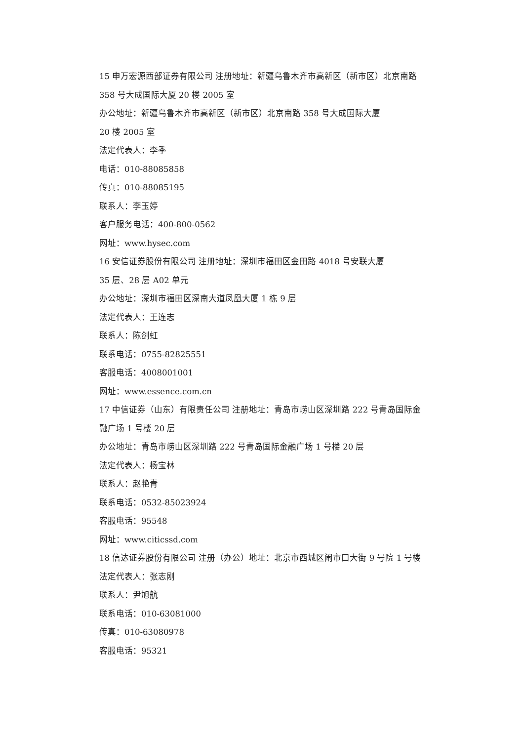15 申万宏源西部证券有限公司 注册地址：新疆乌鲁木齐市高新区（新市区）北京南路 358 号大成国际大厦 20 楼 2005 室
办公地址：新疆乌鲁木齐市高新区（新市区）北京南路 358 号大成国际大厦
20 楼 2005 室
法定代表人：李季
电话：010-88085858
传真：010-88085195
联系人：李玉婷
客户服务电话：400-800-0562
网址：www.hysec.com
16 安信证券股份有限公司 注册地址：深圳市福田区金田路 4018 号安联大厦
35 层、28 层 A02 单元
办公地址：深圳市福田区深南大道凤凰大厦 1 栋 9 层
法定代表人：王连志
联系人：陈剑虹
联系电话：0755-82825551
客服电话：4008001001
网址：www.essence.com.cn
17 中信证券（山东）有限责任公司 注册地址：青岛市崂山区深圳路 222 号青岛国际金融广场 1 号楼 20 层
办公地址：青岛市崂山区深圳路 222 号青岛国际金融广场 1 号楼 20 层
法定代表人：杨宝林
联系人：赵艳青
联系电话：0532-85023924
客服电话：95548
网址：www.citicssd.com
18 信达证券股份有限公司 注册（办公）地址：北京市西城区闹市口大街 9 号院 1 号楼
法定代表人：张志刚
联系人：尹旭航
联系电话：010-63081000
传真：010-63080978
客服电话：95321